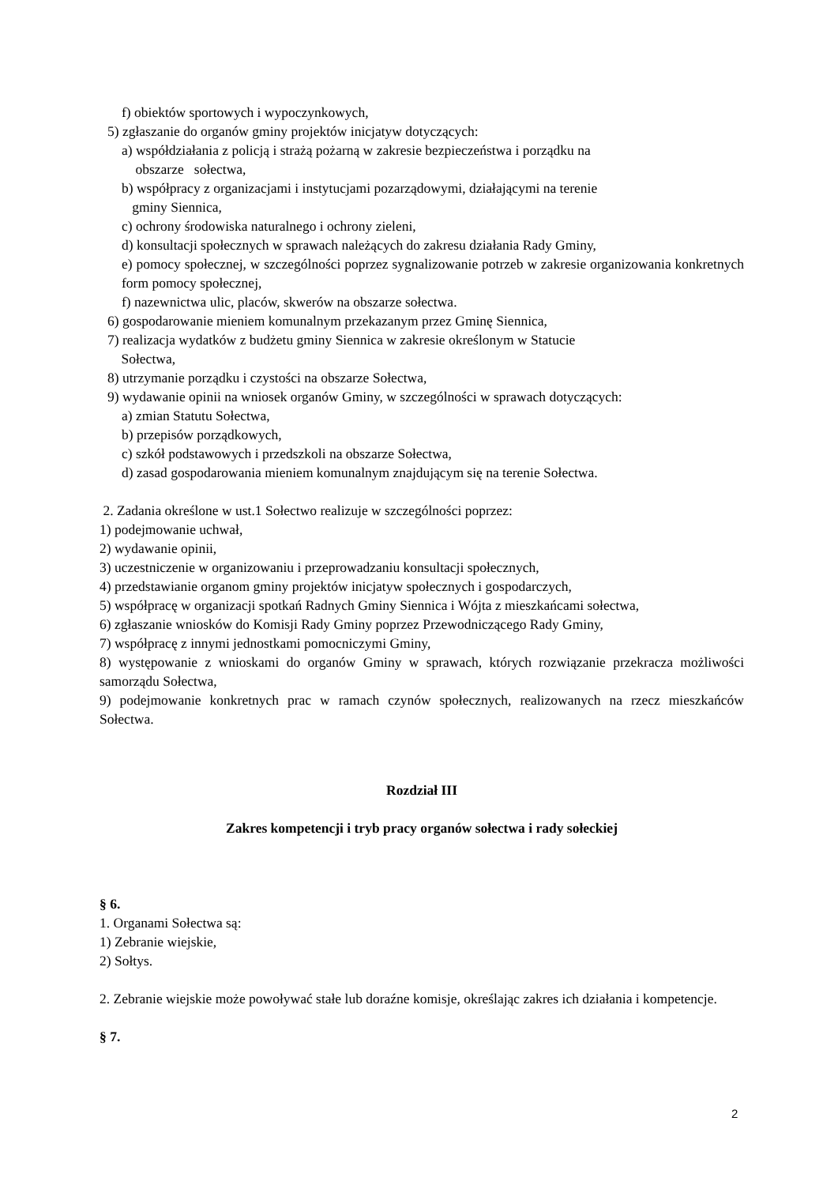f) obiektów sportowych i wypoczynkowych,
5) zgłaszanie do organów gminy projektów inicjatyw dotyczących:
a) współdziałania z policją i strażą pożarną w zakresie bezpieczeństwa i porządku na
obszarze sołectwa,
b) współpracy z organizacjami i instytucjami pozarządowymi, działającymi na terenie
gminy Siennica,
c) ochrony środowiska naturalnego i ochrony zieleni,
d) konsultacji społecznych w sprawach należących do zakresu działania Rady Gminy,
e) pomocy społecznej, w szczególności poprzez sygnalizowanie potrzeb w zakresie organizowania konkretnych form pomocy społecznej,
f) nazewnictwa ulic, placów, skwerów na obszarze sołectwa.
6) gospodarowanie mieniem komunalnym przekazanym przez Gminę Siennica,
7) realizacja wydatków z budżetu gminy Siennica w zakresie określonym w Statucie
Sołectwa,
8) utrzymanie porządku i czystości na obszarze Sołectwa,
9) wydawanie opinii na wniosek organów Gminy, w szczególności w sprawach dotyczących:
a) zmian Statutu Sołectwa,
b) przepisów porządkowych,
c) szkół podstawowych i przedszkoli na obszarze Sołectwa,
d) zasad gospodarowania mieniem komunalnym znajdującym się na terenie Sołectwa.
2. Zadania określone w ust.1 Sołectwo realizuje w szczególności poprzez:
1) podejmowanie uchwał,
2) wydawanie opinii,
3) uczestniczenie w organizowaniu i przeprowadzaniu konsultacji społecznych,
4) przedstawianie organom gminy projektów inicjatyw społecznych i gospodarczych,
5) współpracę w organizacji spotkań Radnych Gminy Siennica i Wójta z mieszkańcami sołectwa,
6) zgłaszanie wniosków do Komisji Rady Gminy poprzez Przewodniczącego Rady Gminy,
7) współpracę z innymi jednostkami pomocniczymi Gminy,
8) występowanie z wnioskami do organów Gminy w sprawach, których rozwiązanie przekracza możliwości samorządu Sołectwa,
9) podejmowanie konkretnych prac w ramach czynów społecznych, realizowanych na rzecz mieszkańców Sołectwa.
Rozdział III
Zakres kompetencji i tryb pracy organów sołectwa i rady sołeckiej
§ 6.
1. Organami Sołectwa są:
1) Zebranie wiejskie,
2) Sołtys.
2. Zebranie wiejskie może powoływać stałe lub doraźne komisje, określając zakres ich działania i kompetencje.
§ 7.
2